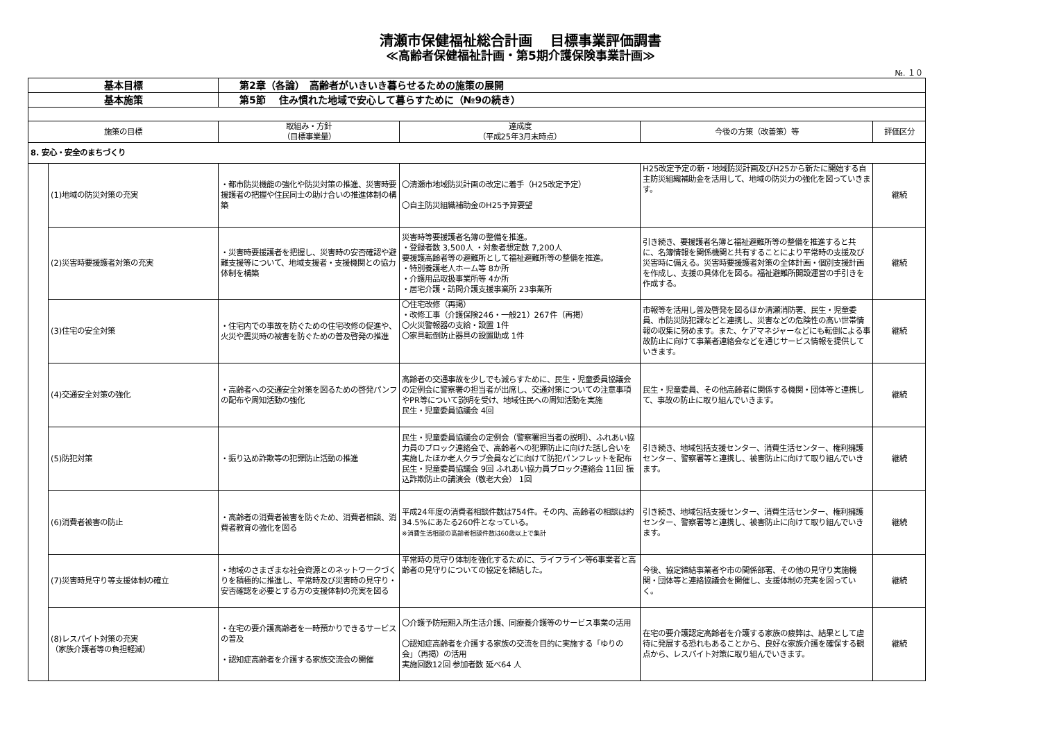清瀬市保健福祉総合計画　 目標事業評価調書
≪高齢者保健福祉計画・第5期介護保険事業計画≫
№. １０
| 基本目標 | | 第2章（各論） 高齢者がいきいき暮らせるための施策の展開 | | | |
| 基本施策 | | 第5節 住み慣れた地域で安心して暮らすために（№9の続き） | | | |
| 施策の目標 | | 取組み・方針 （目標事業量） | 達成度 （平成25年3月末時点） | 今後の方策（改善策）等 | 評価区分 |
| 8. 安心・安全のまちづくり | | | | | |
| | (1)地域の防災対策の充実 | ・都市防災機能の強化や防災対策の推進、災害時要援護者の把握や住民同士の助け合いの推進体制の構築 | 〇清瀬市地域防災計画の改定に着手（H25改定予定） 〇自主防災組織補助金のH25予算要望 | H25改定予定の新・地域防災計画及びH25から新たに開始する自主防災組織補助金を活用して、地域の防災力の強化を図っていきます。 | 継続 |
| | (2)災害時要援護者対策の充実 | ・災害時要援護者を把握し、災害時の安否確認や避難支援等について、地域支援者・支援機関との協力体制を構築 | 災害時等要援護者名簿の整備を推進。 ・登録者数 3,500人 ・対象者想定数 7,200人 要援護高齢者等の避難所として福祉避難所等の整備を推進。 ・特別養護老人ホーム等 8か所 ・介護用品取扱事業所等 4か所 ・居宅介護・訪問介護支援事業所 23事業所 | 引き続き、要援護者名簿と福祉避難所等の整備を推進すると共に、名簿情報を関係機関と共有することにより平常時の支援及び災害時に備える。災害時要援護者対策の全体計画・個別支援計画を作成し、支援の具体化を図る。福祉避難所開設運営の手引きを作成する。 | 継続 |
| | (3)住宅の安全対策 | ・住宅内での事故を防ぐための住宅改修の促進や、火災や震災時の被害を防ぐための普及啓発の推進 | 〇住宅改修（再掲） ・改修工事（介護保険246・一般21）267件（再掲） 〇火災警報器の支給・設置 1件 〇家具転倒防止器具の設置助成 1件 | 市報等を活用し普及啓発を図るほか清瀬消防署、民生・児童委員、市防災防犯課などと連携し、災害などの危険性の高い世帯情報の収集に努めます。また、ケアマネジャーなどにも転倒による事故防止に向けて事業者連絡会などを通じサービス情報を提供していきます。 | 継続 |
| | (4)交通安全対策の強化 | ・高齢者への交通安全対策を図るための啓発パンフの配布や周知活動の強化 | 高齢者の交通事故を少しでも減らすために、民生・児童委員協議会の定例会に警察署の担当者が出席し、交通対策についての注意事項やPR等について説明を受け、地域住民への周知活動を実施 民生・児童委員協議会 4回 | 民生・児童委員、その他高齢者に関係する機関・団体等と連携して、事故の防止に取り組んでいきます。 | 継続 |
| | (5)防犯対策 | ・振り込め詐欺等の犯罪防止活動の推進 | 民生・児童委員協議会の定例会（警察署担当者の説明）、ふれあい協力員のブロック連絡会で、高齢者への犯罪防止に向けた話し合いを実施したほか老人クラブ会員などに向けて防犯パンフレットを配布 民生・児童委員協議会 9回 ふれあい協力員ブロック連絡会 11回 振込詐欺防止の講演会（敬老大会） 1回 | 引き続き、地域包括支援センター、消費生活センター、権利擁護センター、警察署等と連携し、被害防止に向けて取り組んでいきます。 | 継続 |
| | (6)消費者被害の防止 | ・高齢者の消費者被害を防ぐため、消費者相談、消費者教育の強化を図る | 平成24年度の消費者相談件数は754件。その内、高齢者の相談は約34.5%にあたる260件となっている。 ※消費生活相談の高齢者相談件数は60歳以上で集計 | 引き続き、地域包括支援センター、消費生活センター、権利擁護センター、警察署等と連携し、被害防止に向けて取り組んでいきます。 | 継続 |
| | (7)災害時見守り等支援体制の確立 | ・地域のさまざまな社会資源とのネットワークづくりを積極的に推進し、平常時及び災害時の見守り・安否確認を必要とする方の支援体制の充実を図る | 平常時の見守り体制を強化するために、ライフライン等6事業者と高齢者の見守りについての協定を締結した。 | 今後、協定締結事業者や市の関係部署、その他の見守り実施機関・団体等と連絡協議会を開催し、支援体制の充実を図っていく。 | 継続 |
| | (8)レスパイト対策の充実 （家族介護者等の負担軽減） | ・在宅の要介護高齢者を一時預かりできるサービスの普及 ・認知症高齢者を介護する家族交流会の開催 | 〇介護予防短期入所生活介護、同療養介護等のサービス事業の活用 〇認知症高齢者を介護する家族の交流を目的に実施する「ゆりの会」（再掲）の活用 実施回数12回 参加者数 延べ64 人 | 在宅の要介護認定高齢者を介護する家族の疲弊は、結果として虐待に発展する恐れもあることから、良好な家族介護を確保する観点から、レスパイト対策に取り組んでいきます。 | 継続 |